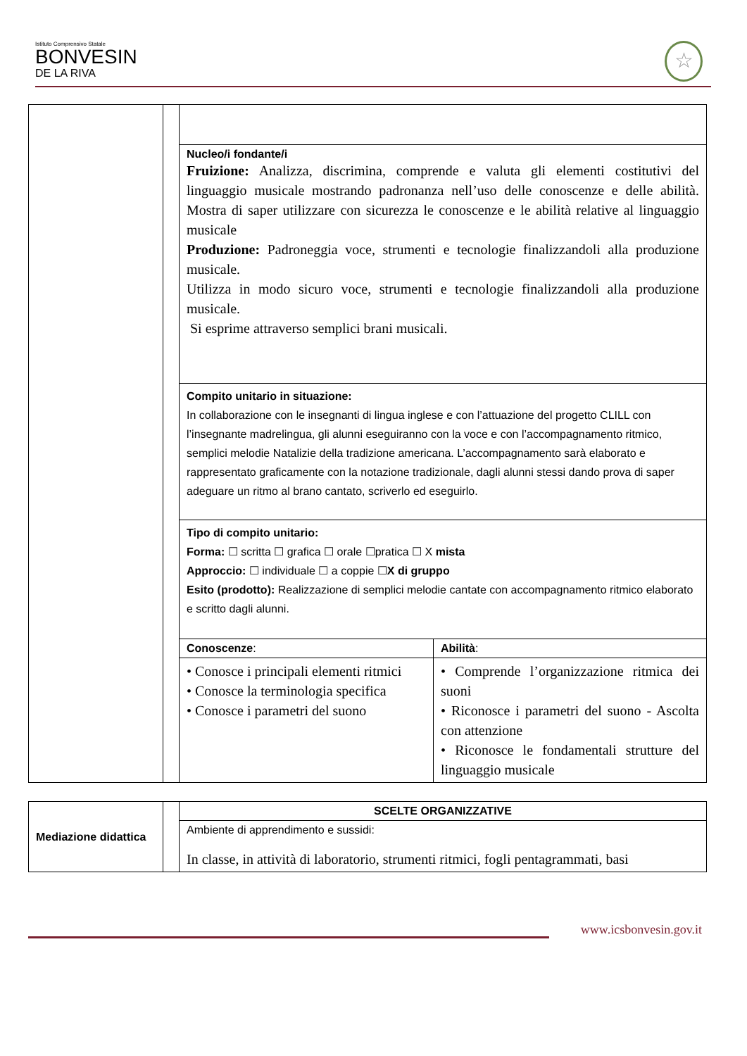Istituto Comprensivo Statale
BONVESIN
DE LA RIVA
☆
| | | Nucleo/i fondante/i Fruizione: Analizza, discrimina, comprende e valuta gli elementi costitutivi del linguaggio musicale mostrando padronanza nell’uso delle conoscenze e delle abilità. Mostra di saper utilizzare con sicurezza le conoscenze e le abilità relative al linguaggio musicale Produzione: Padroneggia voce, strumenti e tecnologie finalizzandoli alla produzione musicale. Utilizza in modo sicuro voce, strumenti e tecnologie finalizzandoli alla produzione musicale. Si esprime attraverso semplici brani musicali. | |
| | | Compito unitario in situazione: In collaborazione con le insegnanti di lingua inglese e con l’attuazione del progetto CLILL con l’insegnante madrelingua, gli alunni eseguiranno con la voce e con l’accompagnamento ritmico, semplici melodie Natalizie della tradizione americana. L’accompagnamento sarà elaborato e rappresentato graficamente con la notazione tradizionale, dagli alunni stessi dando prova di saper adeguare un ritmo al brano cantato, scriverlo ed eseguirlo. | |
| | | Tipo di compito unitario: Forma: ☐ scritta ☐ grafica ☐ orale ☐pratica ☐ X mista Approccio: ☐ individuale ☐ a coppie ☐ X di gruppo Esito (prodotto): Realizzazione di semplici melodie cantate con accompagnamento ritmico elaborato e scritto dagli alunni. | |
| | | Conoscenze : | Abilità : |
| | | • Conosce i principali elementi ritmici • Conosce la terminologia specifica • Conosce i parametri del suono | • Comprende l’organizzazione ritmica dei suoni • Riconosce i parametri del suono - Ascolta con attenzione • Riconosce le fondamentali strutture del linguaggio musicale |
| Mediazione didattica | | SCELTE ORGANIZZATIVE |
| | | Ambiente di apprendimento e sussidi: In classe, in attività di laboratorio, strumenti ritmici, fogli pentagrammati, basi |
www.icsbonvesin.gov.it